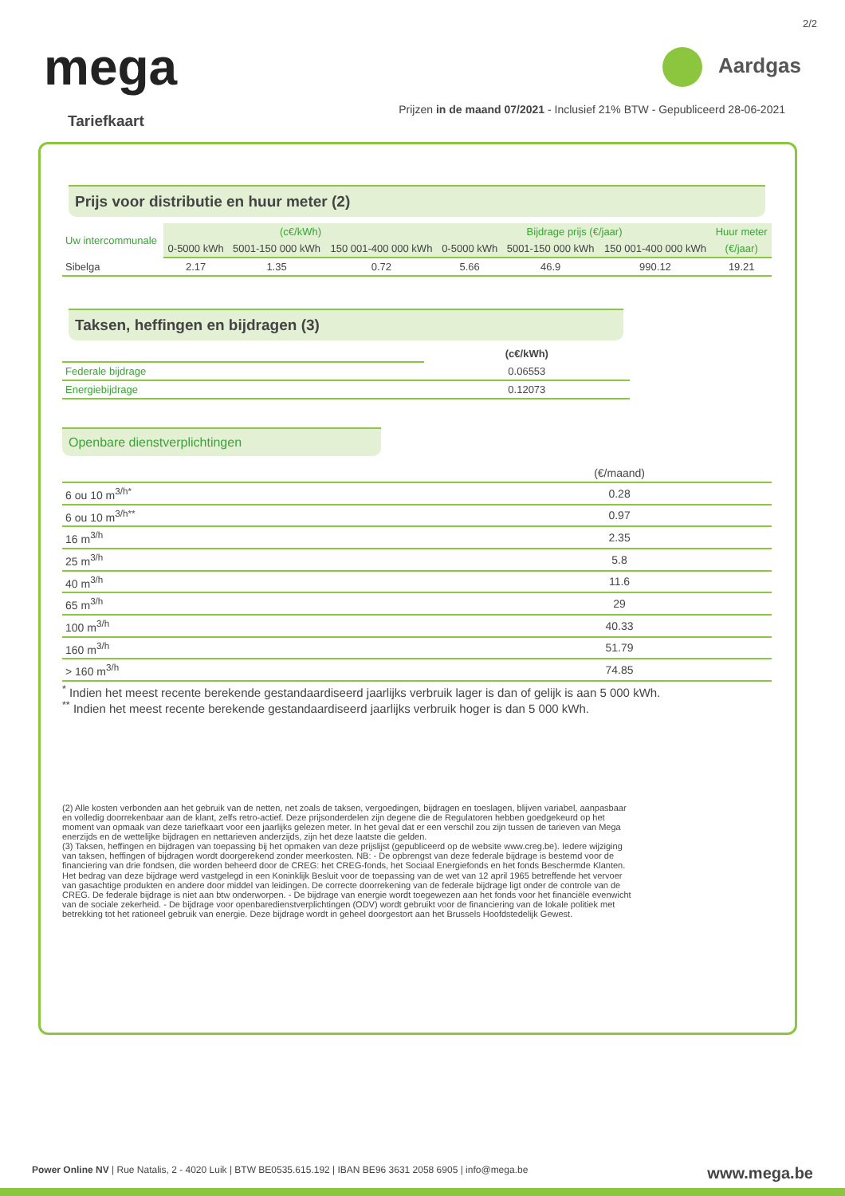2/2
mega
Aardgas
Prijzen in de maand 07/2021 - Inclusief 21% BTW - Gepubliceerd 28-06-2021
Tariefkaart
Prijs voor distributie en huur meter (2)
| Uw intercommunale | (c€/kWh) | | | Bijdrage prijs (€/jaar) | | | Huur meter |
| | 0-5000 kWh | 5001-150 000 kWh | 150 001-400 000 kWh | 0-5000 kWh | 5001-150 000 kWh | 150 001-400 000 kWh | (€/jaar) |
| Sibelga | 2.17 | 1.35 | 0.72 | 5.66 | 46.9 | 990.12 | 19.21 |
Taksen, heffingen en bijdragen (3)
| | (c€/kWh) |
| Federale bijdrage | 0.06553 |
| Energiebijdrage | 0.12073 |
Openbare dienstverplichtingen
| | (€/maand) |
| 6 ou 10 m<sup>3/h*</sup> | 0.28 |
| 6 ou 10 m<sup>3/h**</sup> | 0.97 |
| 16 m<sup>3/h</sup> | 2.35 |
| 25 m<sup>3/h</sup> | 5.8 |
| 40 m<sup>3/h</sup> | 11.6 |
| 65 m<sup>3/h</sup> | 29 |
| 100 m<sup>3/h</sup> | 40.33 |
| 160 m<sup>3/h</sup> | 51.79 |
| > 160 m<sup>3/h</sup> | 74.85 |
<sup>*</sup> Indien het meest recente berekende gestandaardiseerd jaarlijks verbruik lager is dan of gelijk is aan 5 000 kWh.
<sup>**</sup> Indien het meest recente berekende gestandaardiseerd jaarlijks verbruik hoger is dan 5 000 kWh.
(2) Alle kosten verbonden aan het gebruik van de netten, net zoals de taksen, vergoedingen, bijdragen en toeslagen, blijven variabel, aanpasbaar en volledig doorrekenbaar aan de klant, zelfs retro-actief. Deze prijsonderdelen zijn degene die de Regulatoren hebben goedgekeurd op het moment van opmaak van deze tariefkaart voor een jaarlijks gelezen meter. In het geval dat er een verschil zou zijn tussen de tarieven van Mega enerzijds en de wettelijke bijdragen en nettarieven anderzijds, zijn het deze laatste die gelden.
(3) Taksen, heffingen en bijdragen van toepassing bij het opmaken van deze prijslijst (gepubliceerd op de website www.creg.be). Iedere wijziging van taksen, heffingen of bijdragen wordt doorgerekend zonder meerkosten. NB: - De opbrengst van deze federale bijdrage is bestemd voor de financiering van drie fondsen, die worden beheerd door de CREG: het CREG-fonds, het Sociaal Energiefonds en het fonds Beschermde Klanten. Het bedrag van deze bijdrage werd vastgelegd in een Koninklijk Besluit voor de toepassing van de wet van 12 april 1965 betreffende het vervoer van gasachtige produkten en andere door middel van leidingen. De correcte doorrekening van de federale bijdrage ligt onder de controle van de CREG. De federale bijdrage is niet aan btw onderworpen. - De bijdrage van energie wordt toegewezen aan het fonds voor het financiële evenwicht van de sociale zekerheid. - De bijdrage voor openbaredienstverplichtingen (ODV) wordt gebruikt voor de financiering van de lokale politiek met betrekking tot het rationeel gebruik van energie. Deze bijdrage wordt in geheel doorgestort aan het Brussels Hoofdstedelijk Gewest.
Power Online NV | Rue Natalis, 2 - 4020 Luik | BTW BE0535.615.192 | IBAN BE96 3631 2058 6905 | info@mega.be
www.mega.be